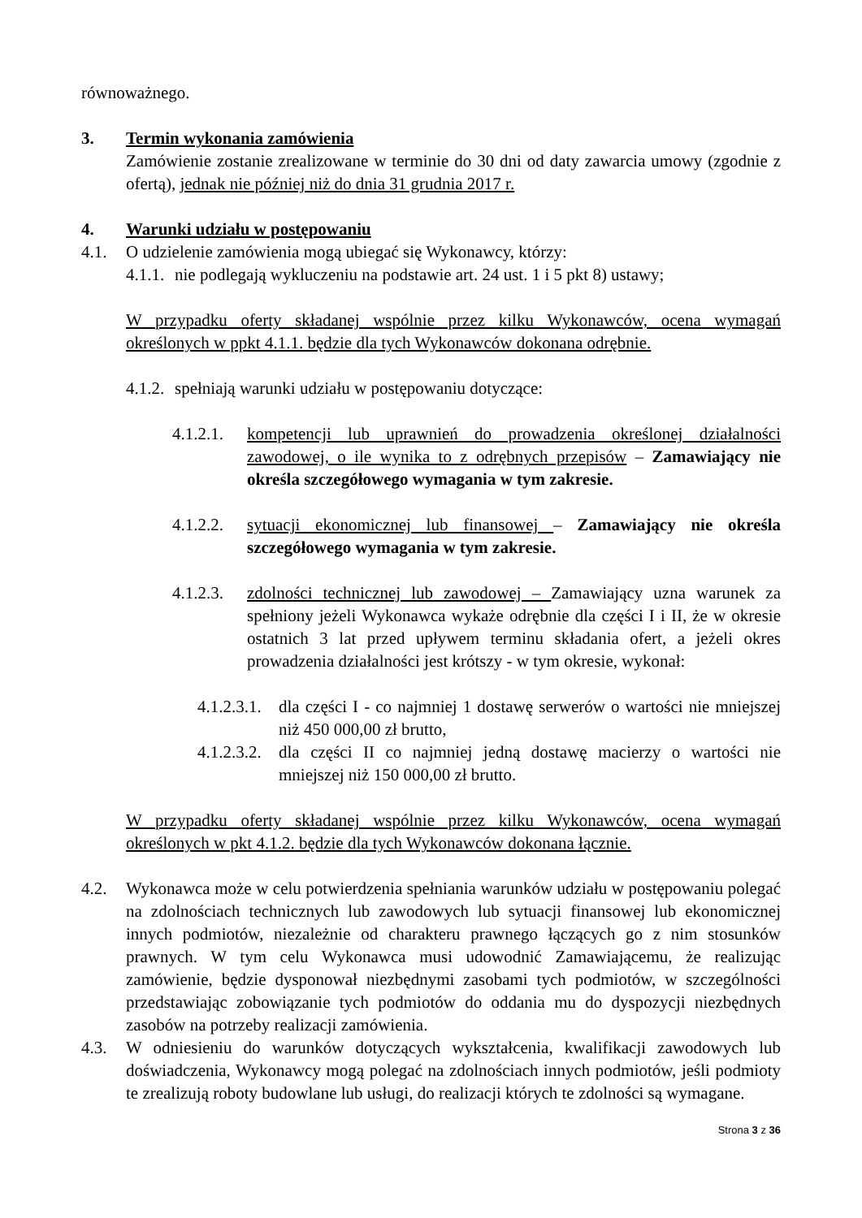równoważnego.
3. Termin wykonania zamówienia
Zamówienie zostanie zrealizowane w terminie do 30 dni od daty zawarcia umowy (zgodnie z ofertą), jednak nie później niż do dnia 31 grudnia 2017 r.
4. Warunki udziału w postępowaniu
4.1. O udzielenie zamówienia mogą ubiegać się Wykonawcy, którzy:
4.1.1. nie podlegają wykluczeniu na podstawie art. 24 ust. 1 i 5 pkt 8) ustawy;
W przypadku oferty składanej wspólnie przez kilku Wykonawców, ocena wymagań określonych w ppkt 4.1.1. będzie dla tych Wykonawców dokonana odrębnie.
4.1.2. spełniają warunki udziału w postępowaniu dotyczące:
4.1.2.1. kompetencji lub uprawnień do prowadzenia określonej działalności zawodowej, o ile wynika to z odrębnych przepisów – Zamawiający nie określa szczegółowego wymagania w tym zakresie.
4.1.2.2. sytuacji ekonomicznej lub finansowej – Zamawiający nie określa szczegółowego wymagania w tym zakresie.
4.1.2.3. zdolności technicznej lub zawodowej – Zamawiający uzna warunek za spełniony jeżeli Wykonawca wykaże odrębnie dla części I i II, że w okresie ostatnich 3 lat przed upływem terminu składania ofert, a jeżeli okres prowadzenia działalności jest krótszy - w tym okresie, wykonał:
4.1.2.3.1. dla części I - co najmniej 1 dostawę serwerów o wartości nie mniejszej niż 450 000,00 zł brutto,
4.1.2.3.2. dla części II co najmniej jedną dostawę macierzy o wartości nie mniejszej niż 150 000,00 zł brutto.
W przypadku oferty składanej wspólnie przez kilku Wykonawców, ocena wymagań określonych w pkt 4.1.2. będzie dla tych Wykonawców dokonana łącznie.
4.2. Wykonawca może w celu potwierdzenia spełniania warunków udziału w postępowaniu polegać na zdolnościach technicznych lub zawodowych lub sytuacji finansowej lub ekonomicznej innych podmiotów, niezależnie od charakteru prawnego łączących go z nim stosunków prawnych. W tym celu Wykonawca musi udowodnić Zamawiającemu, że realizując zamówienie, będzie dysponował niezbędnymi zasobami tych podmiotów, w szczególności przedstawiając zobowiązanie tych podmiotów do oddania mu do dyspozycji niezbędnych zasobów na potrzeby realizacji zamówienia.
4.3. W odniesieniu do warunków dotyczących wykształcenia, kwalifikacji zawodowych lub doświadczenia, Wykonawcy mogą polegać na zdolnościach innych podmiotów, jeśli podmioty te zrealizują roboty budowlane lub usługi, do realizacji których te zdolności są wymagane.
Strona 3 z 36